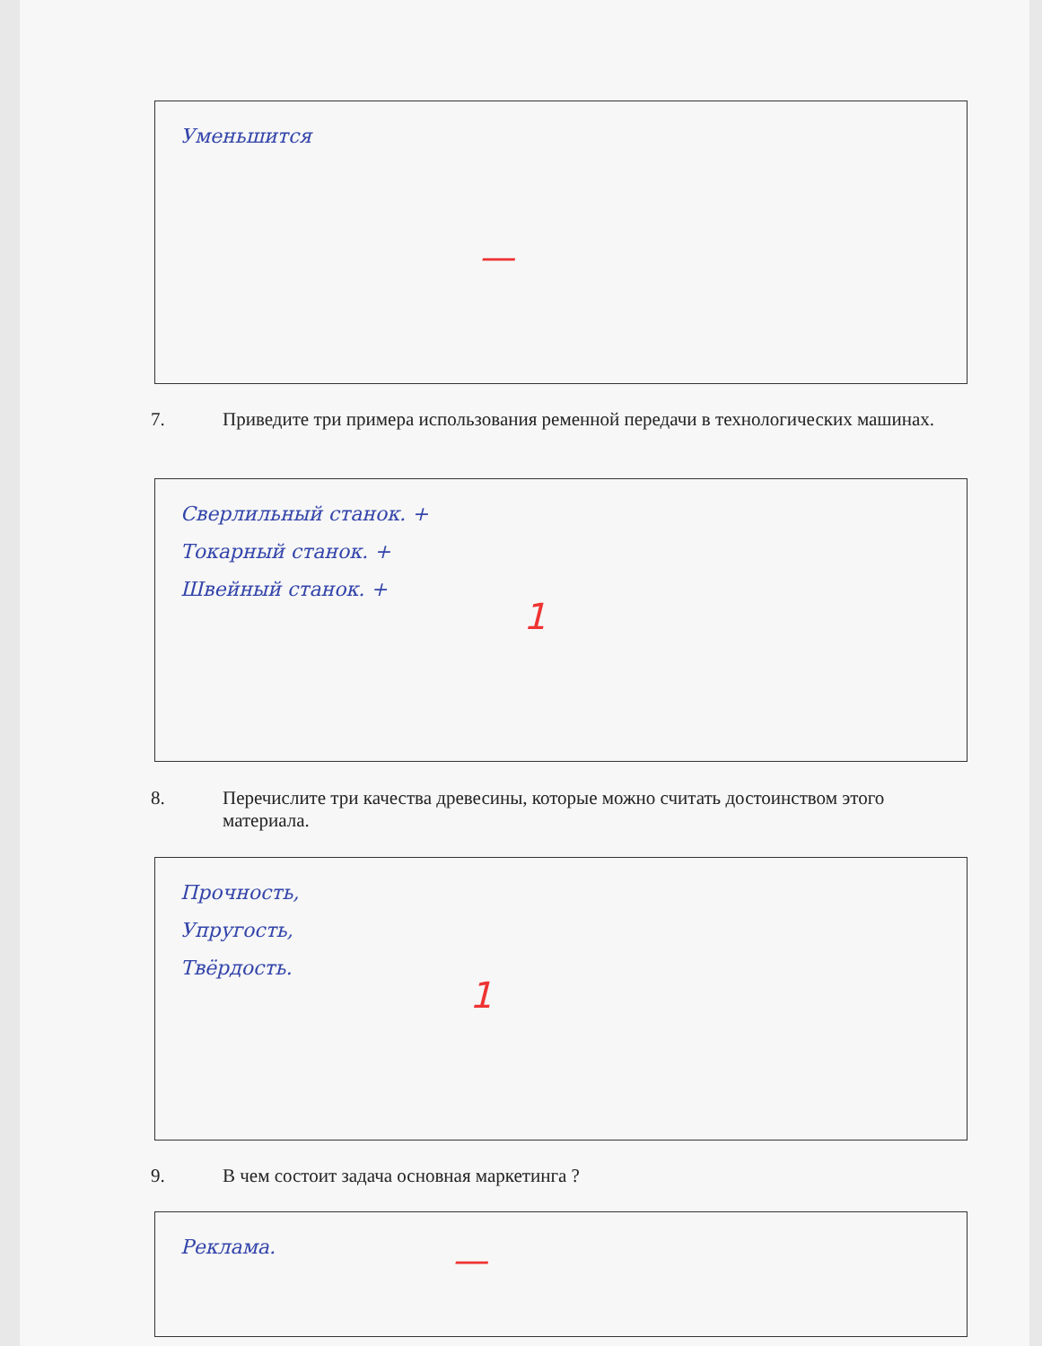Уменьшится
—
7. Приведите три примера использования ременной передачи в технологических машинах.
Сверлильный станок. +
Токарный станок. +
Швейный станок. +
1
8. Перечислите три качества древесины, которые можно считать достоинством этого
материала.
Прочность,
Упругость,
Твёрдость.
1
9. В чем состоит задача основная маркетинга ?
Реклама.
—